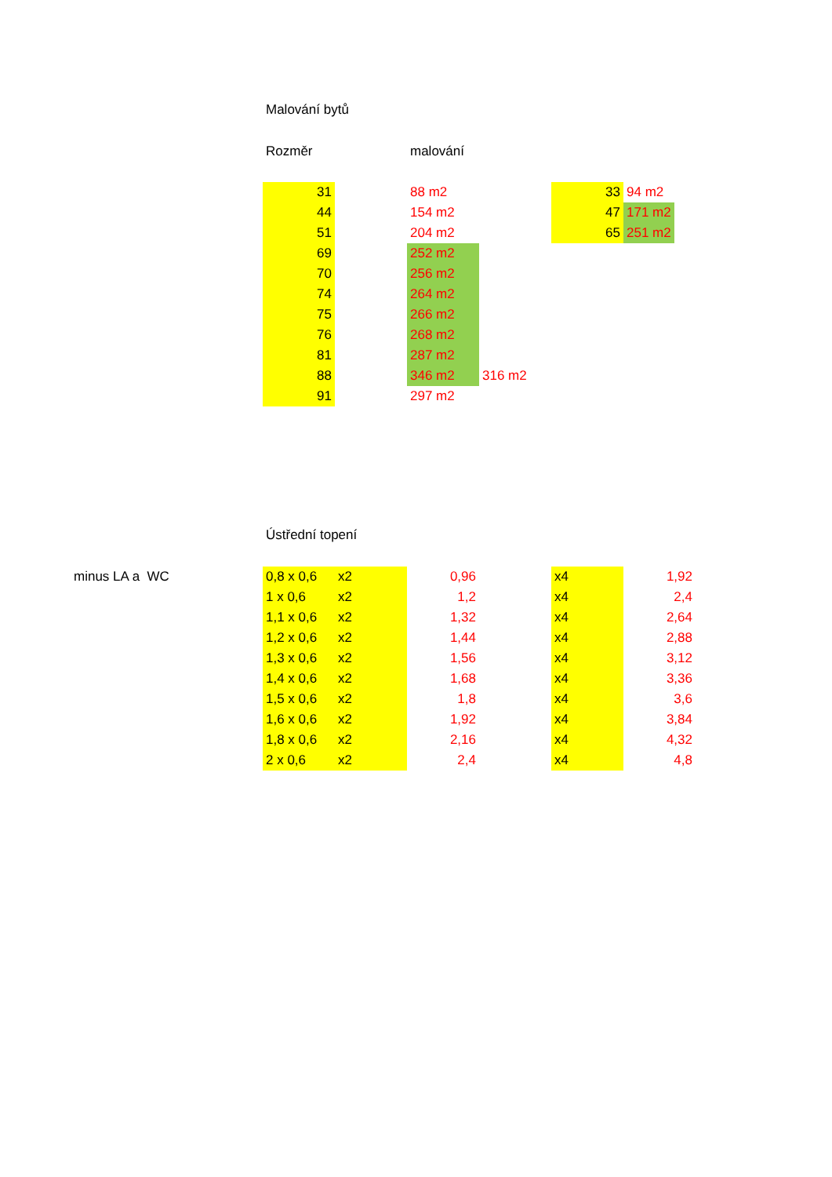Malování bytů
| Rozměr | | malování | | | |
| 31 | | 88 m2 | | 33 | 94 m2 |
| 44 | | 154 m2 | | 47 | 171 m2 |
| 51 | | 204 m2 | | 65 | 251 m2 |
| 69 | | 252 m2 | | | |
| 70 | | 256 m2 | | | |
| 74 | | 264 m2 | | | |
| 75 | | 266 m2 | | | |
| 76 | | 268 m2 | | | |
| 81 | | 287 m2 | | | |
| 88 | | 346 m2 | 316 m2 | | |
| 91 | | 297 m2 | | | |
Ústřední topení
minus LA a WC
| 0,8 x 0,6 | x2 | 0,96 | | x4 | 1,92 |
| 1 x 0,6 | x2 | 1,2 | | x4 | 2,4 |
| 1,1 x 0,6 | x2 | 1,32 | | x4 | 2,64 |
| 1,2 x 0,6 | x2 | 1,44 | | x4 | 2,88 |
| 1,3 x 0,6 | x2 | 1,56 | | x4 | 3,12 |
| 1,4 x 0,6 | x2 | 1,68 | | x4 | 3,36 |
| 1,5 x 0,6 | x2 | 1,8 | | x4 | 3,6 |
| 1,6 x 0,6 | x2 | 1,92 | | x4 | 3,84 |
| 1,8 x 0,6 | x2 | 2,16 | | x4 | 4,32 |
| 2 x 0,6 | x2 | 2,4 | | x4 | 4,8 |